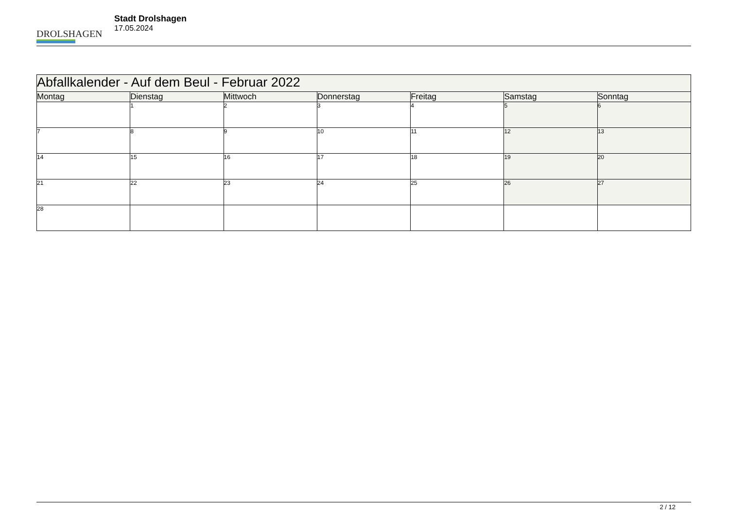DROLSHAGEN
Stadt Drolshagen
17.05.2024
| Abfallkalender - Auf dem Beul - Februar 2022 | | | | | | |
| --- | --- | --- | --- | --- | --- | --- |
| Montag | Dienstag | Mittwoch | Donnerstag | Freitag | Samstag | Sonntag |
| | 1 | 2 | 3 | 4 | 5 | 6 |
| 7 | 8 | 9 | 10 | 11 | 12 | 13 |
| 14 | 15 | 16 | 17 | 18 | 19 | 20 |
| 21 | 22 | 23 | 24 | 25 | 26 | 27 |
| 28 | | | | | | |
2 / 12